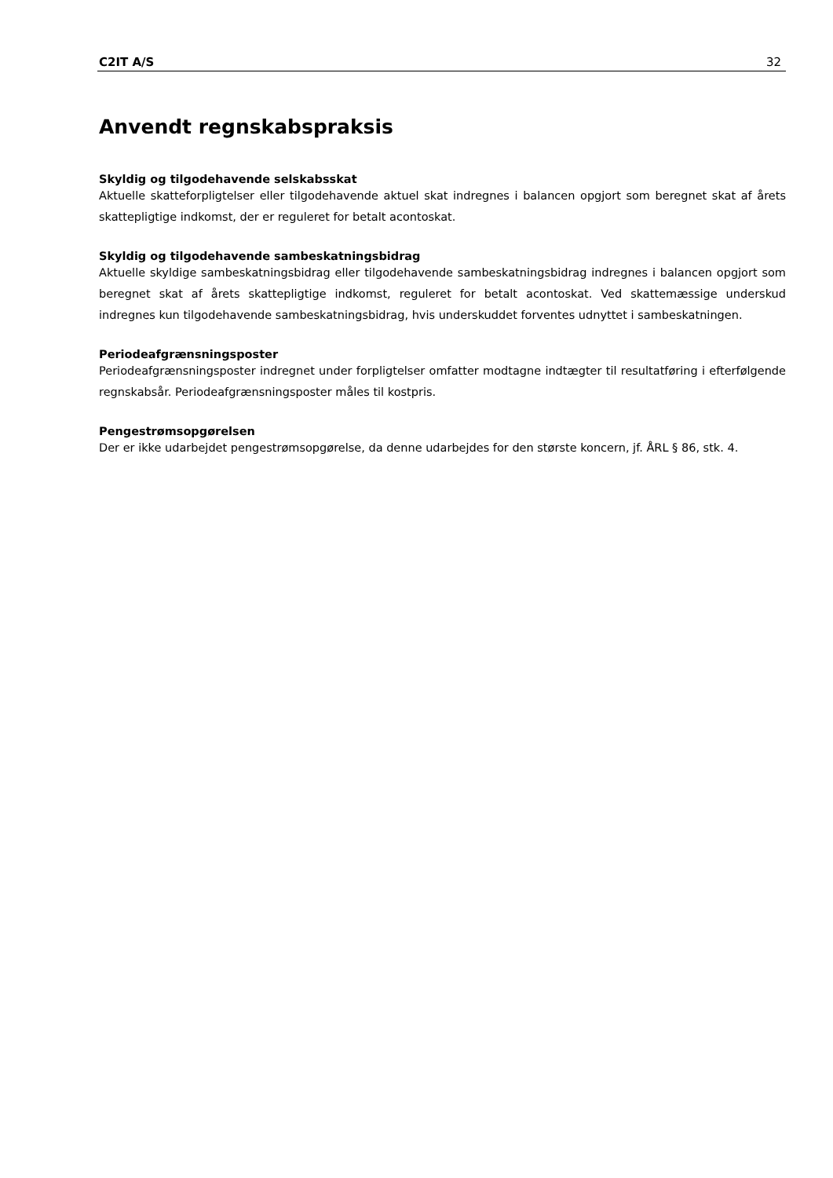C2IT A/S 32
Anvendt regnskabspraksis
Skyldig og tilgodehavende selskabsskat
Aktuelle skatteforpligtelser eller tilgodehavende aktuel skat indregnes i balancen opgjort som beregnet skat af årets skattepligtige indkomst, der er reguleret for betalt acontoskat.
Skyldig og tilgodehavende sambeskatningsbidrag
Aktuelle skyldige sambeskatningsbidrag eller tilgodehavende sambeskatningsbidrag indregnes i balancen opgjort som beregnet skat af årets skattepligtige indkomst, reguleret for betalt acontoskat. Ved skattemæssige underskud indregnes kun tilgodehavende sambeskatningsbidrag, hvis underskuddet forventes udnyttet i sambeskatningen.
Periodeafgrænsningsposter
Periodeafgrænsningsposter indregnet under forpligtelser omfatter modtagne indtægter til resultatføring i efterfølgende regnskabsår. Periodeafgrænsningsposter måles til kostpris.
Pengestrømsopgørelsen
Der er ikke udarbejdet pengestrømsopgørelse, da denne udarbejdes for den største koncern, jf. ÅRL § 86, stk. 4.